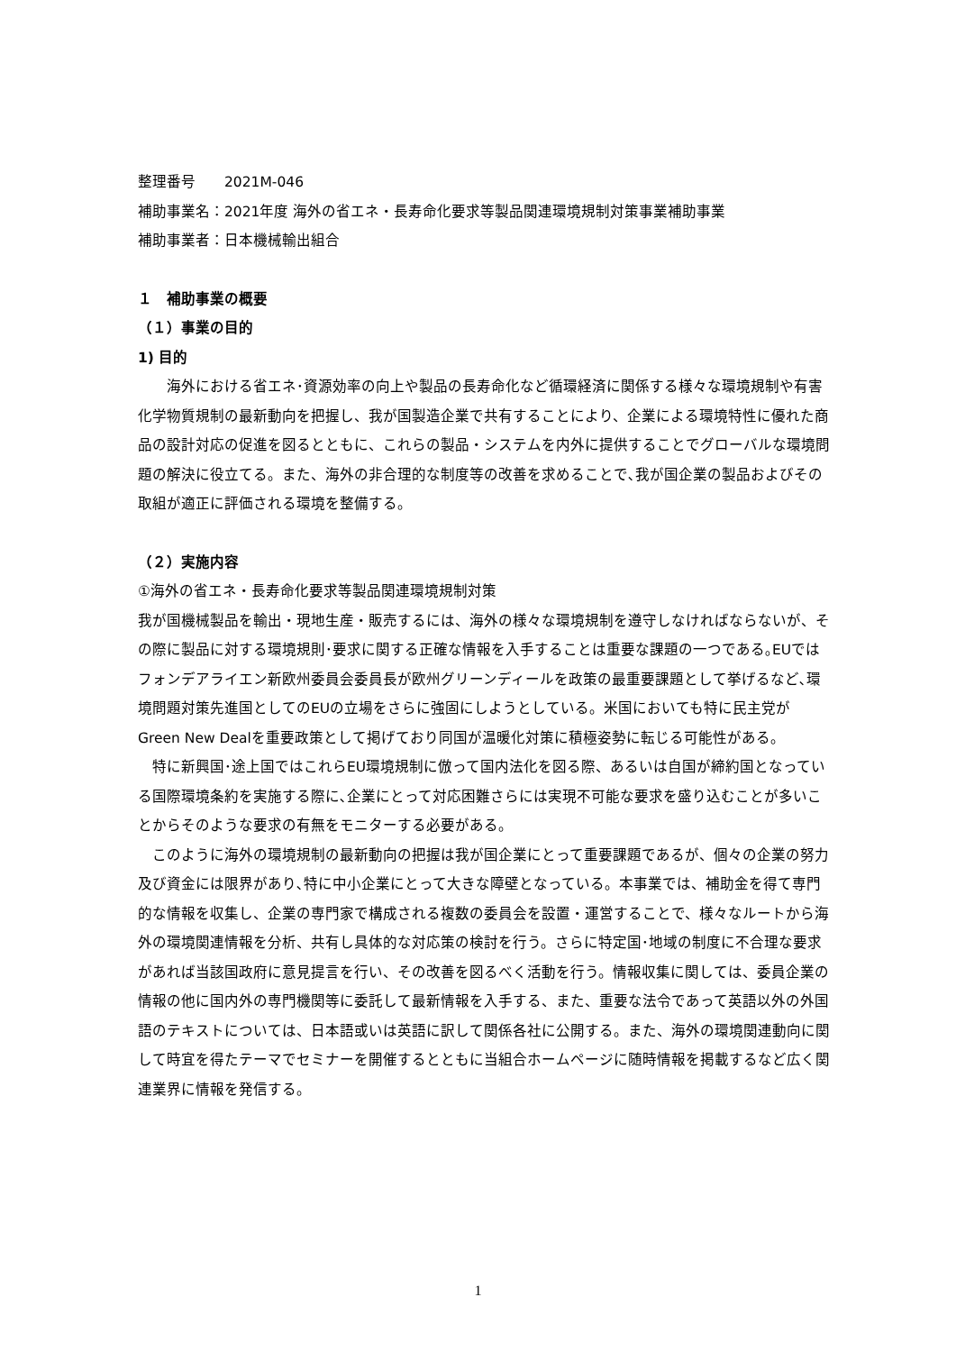整理番号　　2021M-046
補助事業名：2021年度 海外の省エネ・長寿命化要求等製品関連環境規制対策事業補助事業
補助事業者：日本機械輸出組合
１　補助事業の概要
（１）事業の目的
1) 目的
　　海外における省エネ･資源効率の向上や製品の長寿命化など循環経済に関係する様々な環境規制や有害化学物質規制の最新動向を把握し、我が国製造企業で共有することにより、企業による環境特性に優れた商品の設計対応の促進を図るとともに、これらの製品・システムを内外に提供することでグローバルな環境問題の解決に役立てる。また、海外の非合理的な制度等の改善を求めることで､我が国企業の製品およびその取組が適正に評価される環境を整備する。
（２）実施内容
①海外の省エネ・長寿命化要求等製品関連環境規制対策
我が国機械製品を輸出・現地生産・販売するには、海外の様々な環境規制を遵守しなければならないが、その際に製品に対する環境規則･要求に関する正確な情報を入手することは重要な課題の一つである｡EUではフォンデアライエン新欧州委員会委員長が欧州グリーンディールを政策の最重要課題として挙げるなど､環境問題対策先進国としてのEUの立場をさらに強固にしようとしている。米国においても特に民主党がGreen New Dealを重要政策として掲げており同国が温暖化対策に積極姿勢に転じる可能性がある。
　特に新興国･途上国ではこれらEU環境規制に倣って国内法化を図る際、あるいは自国が締約国となっている国際環境条約を実施する際に､企業にとって対応困難さらには実現不可能な要求を盛り込むことが多いことからそのような要求の有無をモニターする必要がある。
　このように海外の環境規制の最新動向の把握は我が国企業にとって重要課題であるが、個々の企業の努力及び資金には限界があり､特に中小企業にとって大きな障壁となっている。本事業では、補助金を得て専門的な情報を収集し、企業の専門家で構成される複数の委員会を設置・運営することで、様々なルートから海外の環境関連情報を分析、共有し具体的な対応策の検討を行う。さらに特定国･地域の制度に不合理な要求があれば当該国政府に意見提言を行い、その改善を図るべく活動を行う。情報収集に関しては、委員企業の情報の他に国内外の専門機関等に委託して最新情報を入手する、また、重要な法令であって英語以外の外国語のテキストについては、日本語或いは英語に訳して関係各社に公開する。また、海外の環境関連動向に関して時宜を得たテーマでセミナーを開催するとともに当組合ホームページに随時情報を掲載するなど広く関連業界に情報を発信する。
1